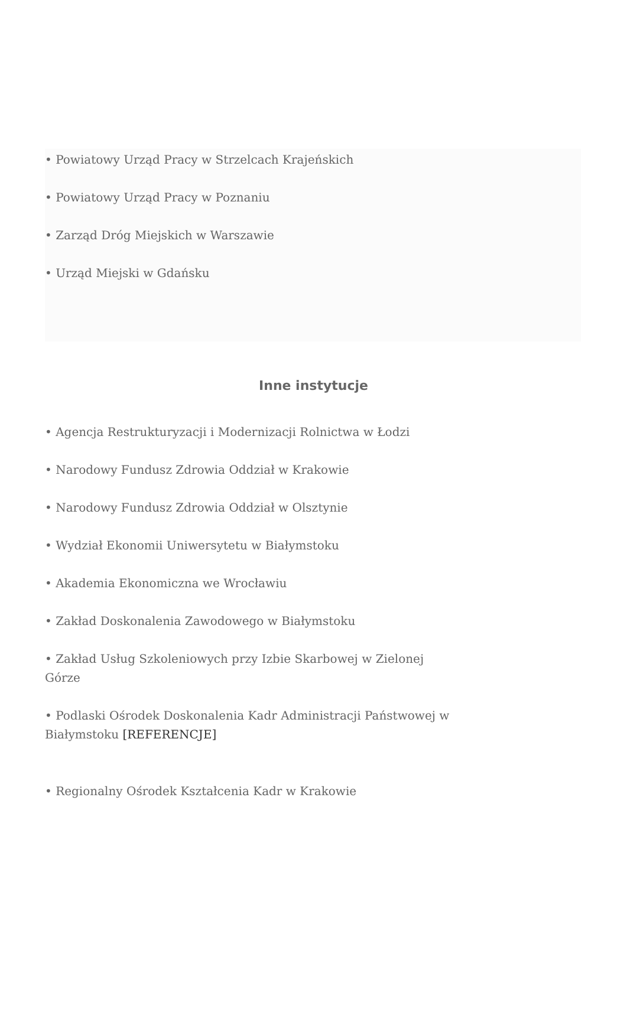• Powiatowy Urząd Pracy w Strzelcach Krajeńskich
• Powiatowy Urząd Pracy w Poznaniu
• Zarząd Dróg Miejskich w Warszawie
• Urząd Miejski w Gdańsku
Inne instytucje
• Agencja Restrukturyzacji i Modernizacji Rolnictwa w Łodzi
• Narodowy Fundusz Zdrowia Oddział w Krakowie
• Narodowy Fundusz Zdrowia Oddział w Olsztynie
• Wydział Ekonomii Uniwersytetu w Białymstoku
• Akademia Ekonomiczna we Wrocławiu
• Zakład Doskonalenia Zawodowego w Białymstoku
• Zakład Usług Szkoleniowych przy Izbie Skarbowej w Zielonej Górze
• Podlaski Ośrodek Doskonalenia Kadr Administracji Państwowej w Białymstoku [REFERENCJE]
• Regionalny Ośrodek Kształcenia Kadr w Krakowie